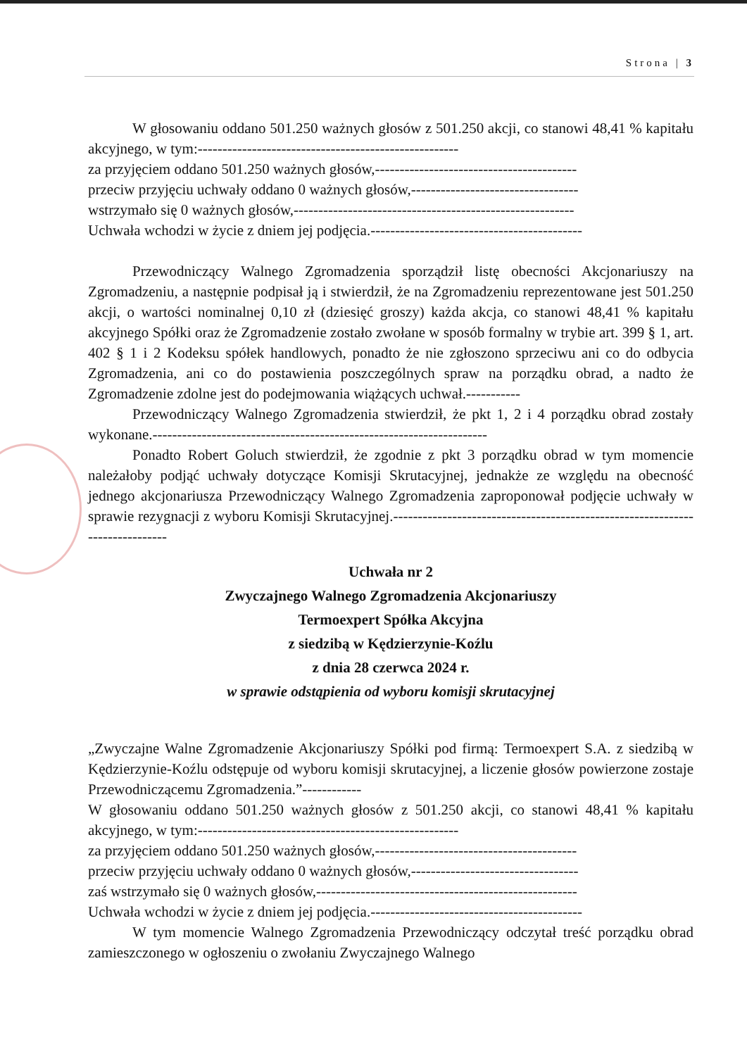Strona | 3
W głosowaniu oddano 501.250 ważnych głosów z 501.250 akcji, co stanowi 48,41 % kapitału akcyjnego, w tym:-----------------------------------------------------
za przyjęciem oddano 501.250 ważnych głosów,-----------------------------------------
przeciw przyjęciu uchwały oddano 0 ważnych głosów,----------------------------------
wstrzymało się 0 ważnych głosów,---------------------------------------------------------
Uchwała wchodzi w życie z dniem jej podjęcia.-------------------------------------------
Przewodniczący Walnego Zgromadzenia sporządził listę obecności Akcjonariuszy na Zgromadzeniu, a następnie podpisał ją i stwierdził, że na Zgromadzeniu reprezentowane jest 501.250 akcji, o wartości nominalnej 0,10 zł (dziesięć groszy) każda akcja, co stanowi 48,41 % kapitału akcyjnego Spółki oraz że Zgromadzenie zostało zwołane w sposób formalny w trybie art. 399 § 1, art. 402 § 1 i 2 Kodeksu spółek handlowych, ponadto że nie zgłoszono sprzeciwu ani co do odbycia Zgromadzenia, ani co do postawienia poszczególnych spraw na porządku obrad, a nadto że Zgromadzenie zdolne jest do podejmowania wiążących uchwał.-----------
Przewodniczący Walnego Zgromadzenia stwierdził, że pkt 1, 2 i 4 porządku obrad zostały wykonane.--------------------------------------------------------------------
Ponadto Robert Goluch stwierdził, że zgodnie z pkt 3 porządku obrad w tym momencie należałoby podjąć uchwały dotyczące Komisji Skrutacyjnej, jednakże ze względu na obecność jednego akcjonariusza Przewodniczący Walnego Zgromadzenia zaproponował podjęcie uchwały w sprawie rezygnacji z wyboru Komisji Skrutacyjnej.-----------------------------------------------------------------------------
Uchwała nr 2
Zwyczajnego Walnego Zgromadzenia Akcjonariuszy
Termoexpert Spółka Akcyjna
z siedzibą w Kędzierzynie-Koźlu
z dnia 28 czerwca 2024 r.
w sprawie odstąpienia od wyboru komisji skrutacyjnej
„Zwyczajne Walne Zgromadzenie Akcjonariuszy Spółki pod firmą: Termoexpert S.A. z siedzibą w Kędzierzynie-Koźlu odstępuje od wyboru komisji skrutacyjnej, a liczenie głosów powierzone zostaje Przewodniczącemu Zgromadzenia.”------------
W głosowaniu oddano 501.250 ważnych głosów z 501.250 akcji, co stanowi 48,41 % kapitału akcyjnego, w tym:-----------------------------------------------------
za przyjęciem oddano 501.250 ważnych głosów,-----------------------------------------
przeciw przyjęciu uchwały oddano 0 ważnych głosów,----------------------------------
zaś wstrzymało się 0 ważnych głosów,-----------------------------------------------------
Uchwała wchodzi w życie z dniem jej podjęcia.-------------------------------------------
W tym momencie Walnego Zgromadzenia Przewodniczący odczytał treść porządku obrad zamieszczonego w ogłoszeniu o zwołaniu Zwyczajnego Walnego